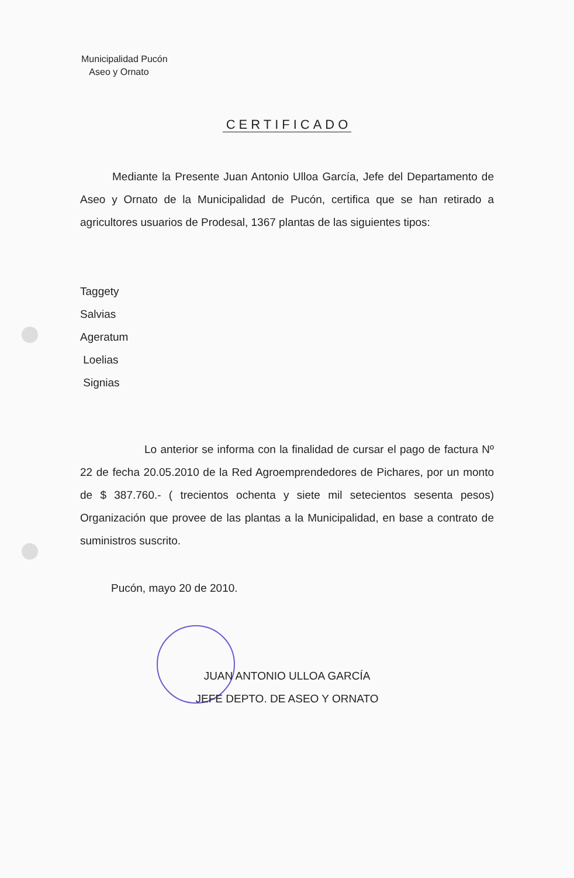Municipalidad Pucón
Aseo y Ornato
CERTIFICADO
Mediante la Presente Juan Antonio Ulloa García, Jefe del Departamento de Aseo y Ornato de la Municipalidad de Pucón, certifica que se han retirado a agricultores usuarios de Prodesal, 1367 plantas de las siguientes tipos:
Taggety
Salvias
Ageratum
Loelias
Signias
Lo anterior se informa con la finalidad de cursar el pago de factura Nº 22 de fecha 20.05.2010 de la Red Agroemprendedores de Pichares, por un monto de $ 387.760.- ( trecientos ochenta y siete mil setecientos sesenta pesos) Organización que provee de las plantas a la Municipalidad, en base a contrato de suministros suscrito.
Pucón, mayo 20 de 2010.
JUAN ANTONIO ULLOA GARCÍA
JEFE DEPTO. DE ASEO Y ORNATO